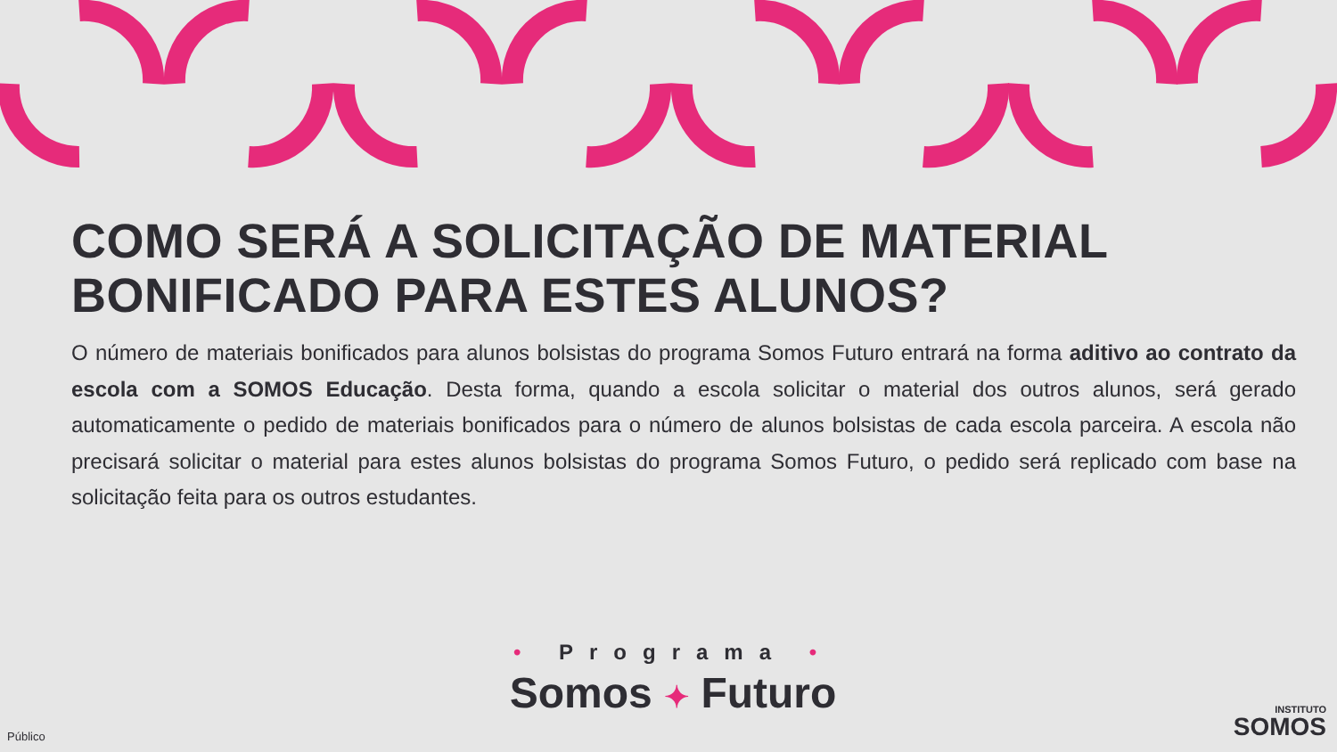COMO SERÁ A SOLICITAÇÃO DE MATERIAL BONIFICADO PARA ESTES ALUNOS?
O número de materiais bonificados para alunos bolsistas do programa Somos Futuro entrará na forma aditivo ao contrato da escola com a SOMOS Educação. Desta forma, quando a escola solicitar o material dos outros alunos, será gerado automaticamente o pedido de materiais bonificados para o número de alunos bolsistas de cada escola parceira. A escola não precisará solicitar o material para estes alunos bolsistas do programa Somos Futuro, o pedido será replicado com base na solicitação feita para os outros estudantes.
• Programa •
Somos ✦ Futuro
Público
INSTITUTO
SOMOS